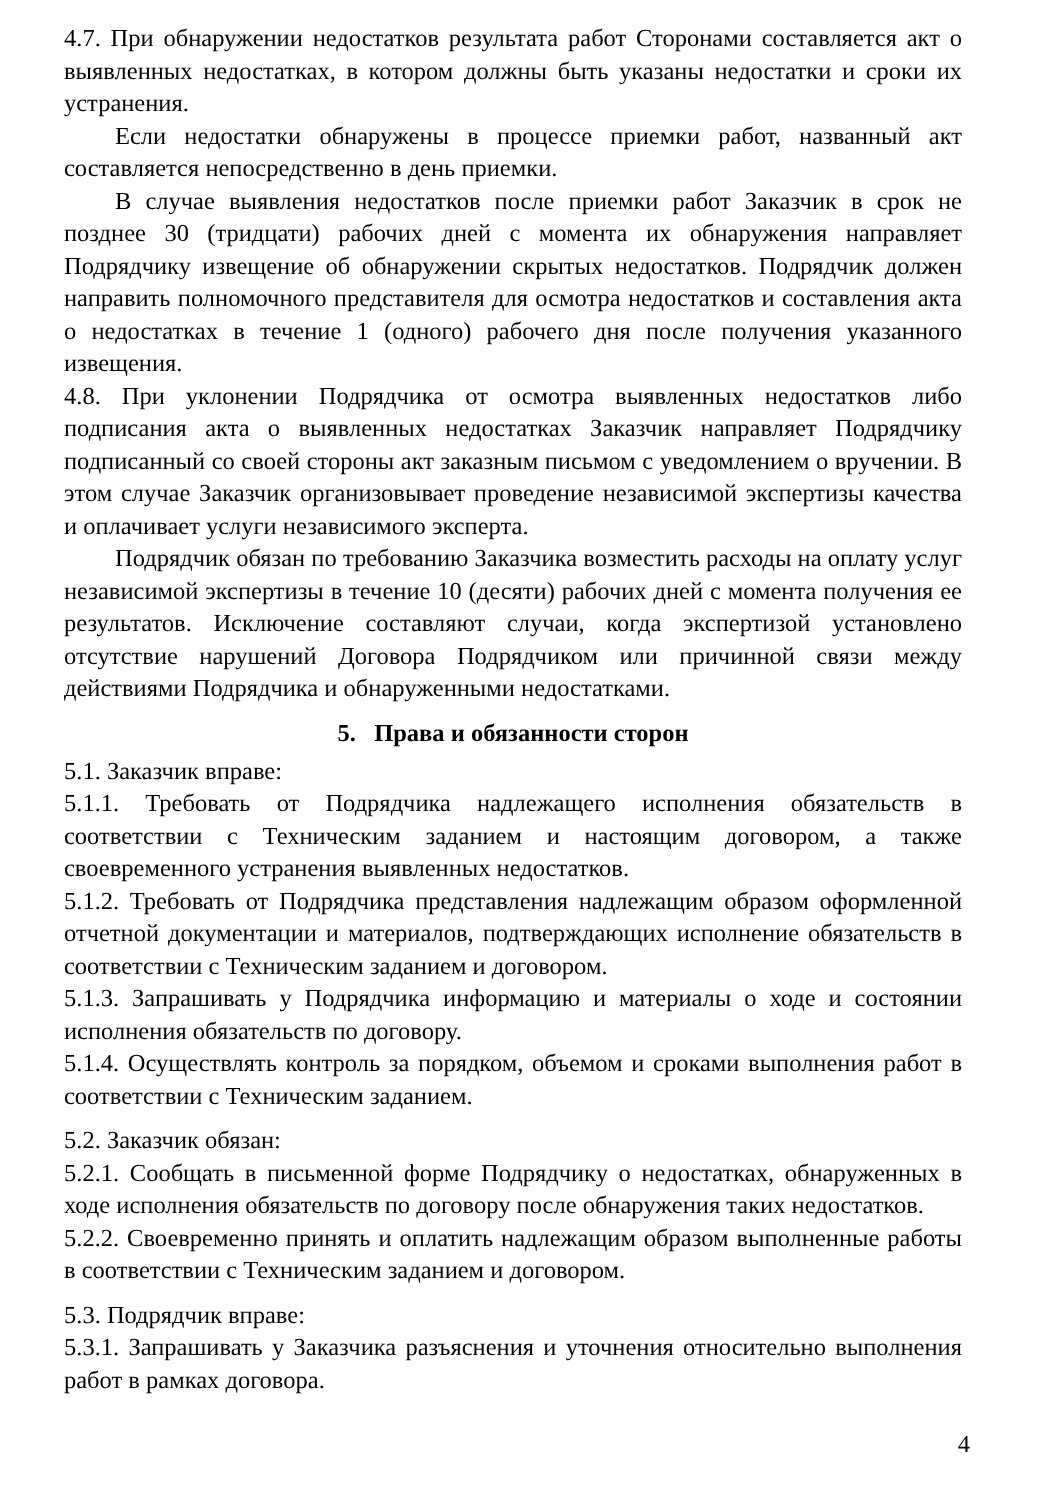4.7. При обнаружении недостатков результата работ Сторонами составляется акт о выявленных недостатках, в котором должны быть указаны недостатки и сроки их устранения.
Если недостатки обнаружены в процессе приемки работ, названный акт составляется непосредственно в день приемки.
В случае выявления недостатков после приемки работ Заказчик в срок не позднее 30 (тридцати) рабочих дней с момента их обнаружения направляет Подрядчику извещение об обнаружении скрытых недостатков. Подрядчик должен направить полномочного представителя для осмотра недостатков и составления акта о недостатках в течение 1 (одного) рабочего дня после получения указанного извещения.
4.8. При уклонении Подрядчика от осмотра выявленных недостатков либо подписания акта о выявленных недостатках Заказчик направляет Подрядчику подписанный со своей стороны акт заказным письмом с уведомлением о вручении. В этом случае Заказчик организовывает проведение независимой экспертизы качества и оплачивает услуги независимого эксперта.
Подрядчик обязан по требованию Заказчика возместить расходы на оплату услуг независимой экспертизы в течение 10 (десяти) рабочих дней с момента получения ее результатов. Исключение составляют случаи, когда экспертизой установлено отсутствие нарушений Договора Подрядчиком или причинной связи между действиями Подрядчика и обнаруженными недостатками.
5. Права и обязанности сторон
5.1. Заказчик вправе:
5.1.1. Требовать от Подрядчика надлежащего исполнения обязательств в соответствии с Техническим заданием и настоящим договором, а также своевременного устранения выявленных недостатков.
5.1.2. Требовать от Подрядчика представления надлежащим образом оформленной отчетной документации и материалов, подтверждающих исполнение обязательств в соответствии с Техническим заданием и договором.
5.1.3. Запрашивать у Подрядчика информацию и материалы о ходе и состоянии исполнения обязательств по договору.
5.1.4. Осуществлять контроль за порядком, объемом и сроками выполнения работ в соответствии с Техническим заданием.
5.2. Заказчик обязан:
5.2.1. Сообщать в письменной форме Подрядчику о недостатках, обнаруженных в ходе исполнения обязательств по договору после обнаружения таких недостатков.
5.2.2. Своевременно принять и оплатить надлежащим образом выполненные работы в соответствии с Техническим заданием и договором.
5.3. Подрядчик вправе:
5.3.1. Запрашивать у Заказчика разъяснения и уточнения относительно выполнения работ в рамках договора.
4